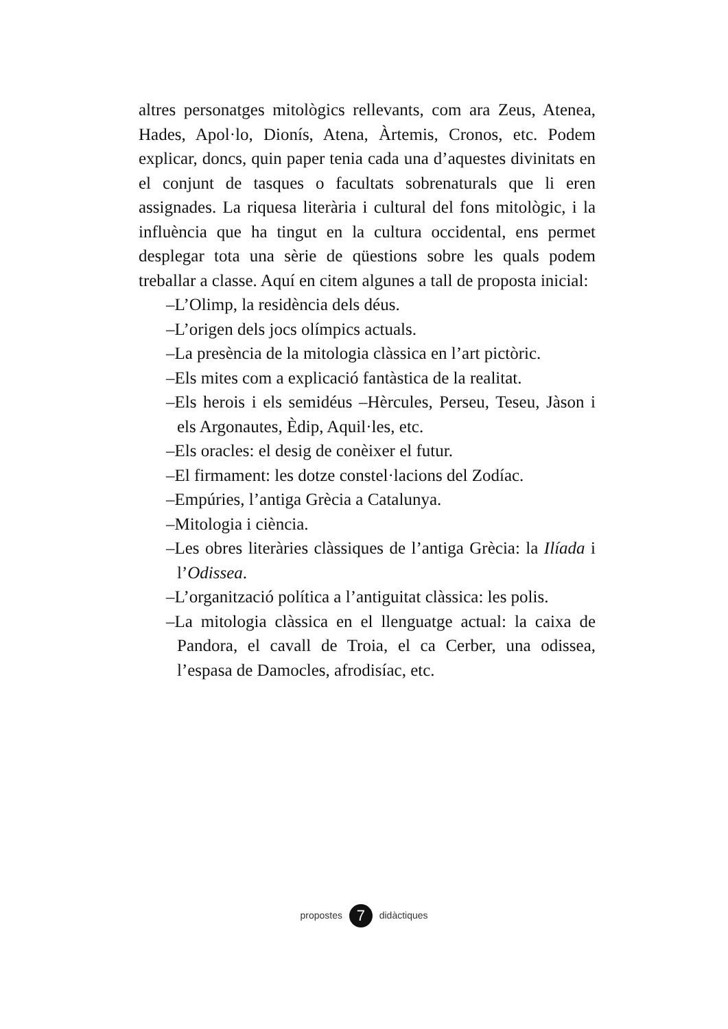altres personatges mitològics rellevants, com ara Zeus, Atenea, Hades, Apol·lo, Dionís, Atena, Àrtemis, Cronos, etc. Podem explicar, doncs, quin paper tenia cada una d’aquestes divinitats en el conjunt de tasques o facultats sobrenaturals que li eren assignades. La riquesa literària i cultural del fons mitològic, i la influència que ha tingut en la cultura occidental, ens permet desplegar tota una sèrie de qüestions sobre les quals podem treballar a classe. Aquí en citem algunes a tall de proposta inicial:
–L’Olimp, la residència dels déus.
–L’origen dels jocs olímpics actuals.
–La presència de la mitologia clàssica en l’art pictòric.
–Els mites com a explicació fantàstica de la realitat.
–Els herois i els semidéus –Hèrcules, Perseu, Teseu, Jàson i els Argonautes, Èdip, Aquil·les, etc.
–Els oracles: el desig de conèixer el futur.
–El firmament: les dotze constel·lacions del Zodíac.
–Empúries, l’antiga Grècia a Catalunya.
–Mitologia i ciència.
–Les obres literàries clàssiques de l’antiga Grècia: la Ilíada i l’Odissea.
–L’organització política a l’antiguitat clàssica: les polis.
–La mitologia clàssica en el llenguatge actual: la caixa de Pandora, el cavall de Troia, el ca Cerber, una odissea, l’espasa de Damocles, afrodisíac, etc.
propostes 7 didàctiques